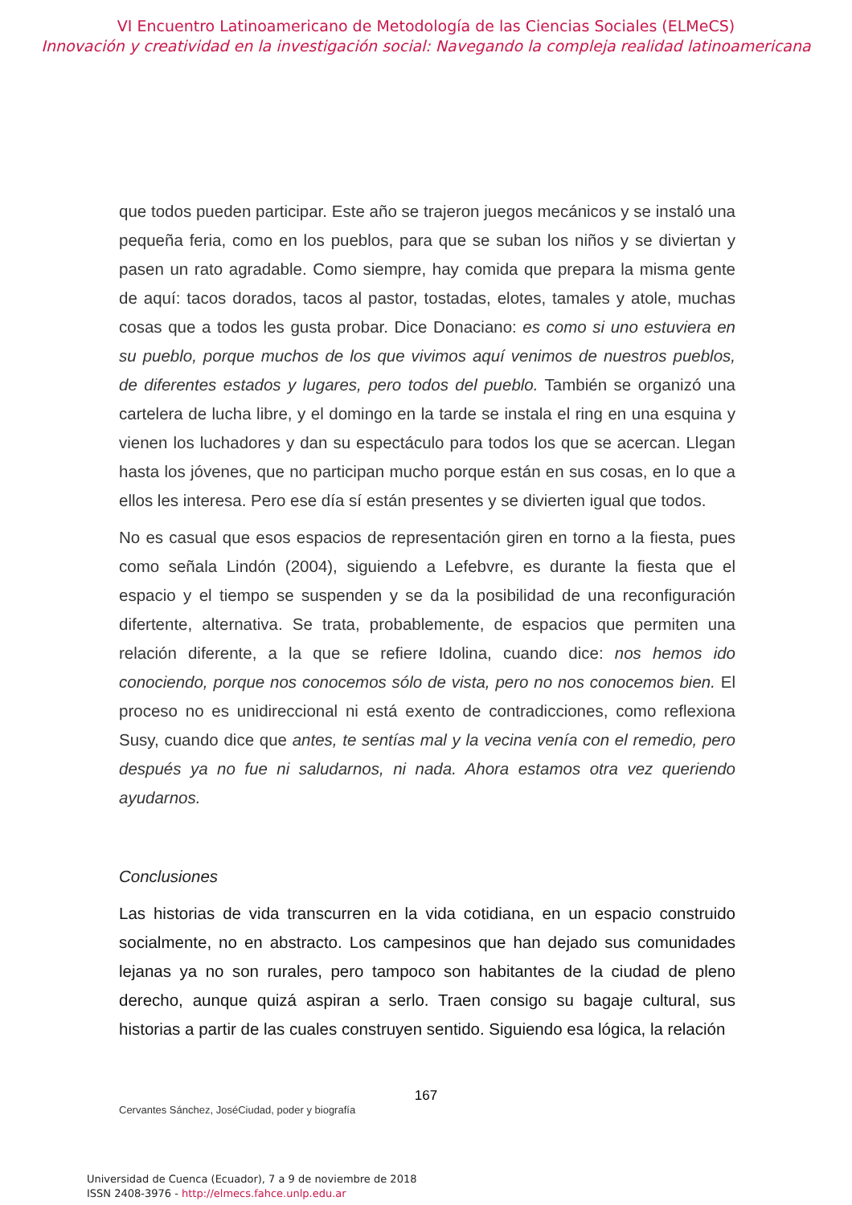VI Encuentro Latinoamericano de Metodología de las Ciencias Sociales (ELMeCS)
Innovación y creatividad en la investigación social: Navegando la compleja realidad latinoamericana
que todos pueden participar. Este año se trajeron juegos mecánicos y se instaló una pequeña feria, como en los pueblos, para que se suban los niños y se diviertan y pasen un rato agradable. Como siempre, hay comida que prepara la misma gente de aquí: tacos dorados, tacos al pastor, tostadas, elotes, tamales y atole, muchas cosas que a todos les gusta probar. Dice Donaciano: es como si uno estuviera en su pueblo, porque muchos de los que vivimos aquí venimos de nuestros pueblos, de diferentes estados y lugares, pero todos del pueblo. También se organizó una cartelera de lucha libre, y el domingo en la tarde se instala el ring en una esquina y vienen los luchadores y dan su espectáculo para todos los que se acercan. Llegan hasta los jóvenes, que no participan mucho porque están en sus cosas, en lo que a ellos les interesa. Pero ese día sí están presentes y se divierten igual que todos.
No es casual que esos espacios de representación giren en torno a la fiesta, pues como señala Lindón (2004), siguiendo a Lefebvre, es durante la fiesta que el espacio y el tiempo se suspenden y se da la posibilidad de una reconfiguración difertente, alternativa. Se trata, probablemente, de espacios que permiten una relación diferente, a la que se refiere Idolina, cuando dice: nos hemos ido conociendo, porque nos conocemos sólo de vista, pero no nos conocemos bien. El proceso no es unidireccional ni está exento de contradicciones, como reflexiona Susy, cuando dice que antes, te sentías mal y la vecina venía con el remedio, pero después ya no fue ni saludarnos, ni nada. Ahora estamos otra vez queriendo ayudarnos.
Conclusiones
Las historias de vida transcurren en la vida cotidiana, en un espacio construido socialmente, no en abstracto. Los campesinos que han dejado sus comunidades lejanas ya no son rurales, pero tampoco son habitantes de la ciudad de pleno derecho, aunque quizá aspiran a serlo. Traen consigo su bagaje cultural, sus historias a partir de las cuales construyen sentido. Siguiendo esa lógica, la relación
167
Cervantes Sánchez, JoséCiudad, poder y biografía
Universidad de Cuenca (Ecuador), 7 a 9 de noviembre de 2018
ISSN 2408-3976 - http://elmecs.fahce.unlp.edu.ar